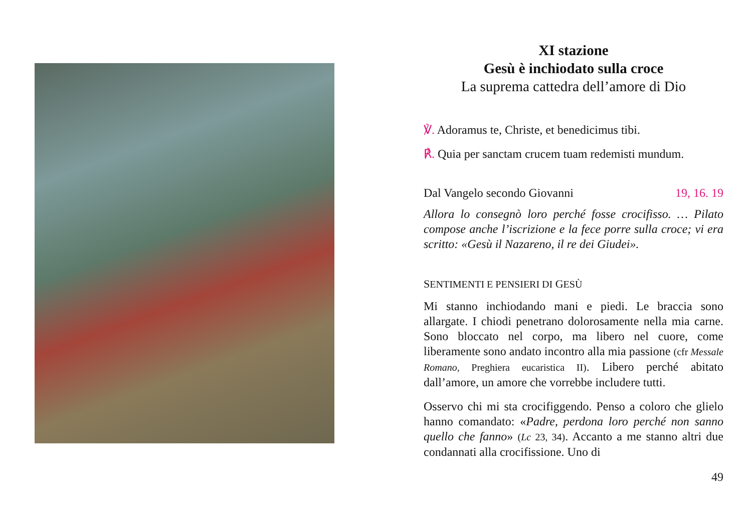XI stazione
Gesù è inchiodato sulla croce
La suprema cattedra dell’amore di Dio
℣. Adoramus te, Christe, et benedicimus tibi.
℟. Quia per sanctam crucem tuam redemisti mundum.
Dal Vangelo secondo Giovanni 19, 16. 19
Allora lo consegnò loro perché fosse crocifisso. … Pilato compose anche l’iscrizione e la fece porre sulla croce; vi era scritto: «Gesù il Nazareno, il re dei Giudei».
SENTIMENTI E PENSIERI DI GESÙ
Mi stanno inchiodando mani e piedi. Le braccia sono allargate. I chiodi penetrano dolorosamente nella mia carne. Sono bloccato nel corpo, ma libero nel cuore, come liberamente sono andato incontro alla mia passione (cfr Messale Romano, Preghiera eucaristica II). Libero perché abitato dall’amore, un amore che vorrebbe includere tutti.
Osservo chi mi sta crocifiggendo. Penso a coloro che glielo hanno comandato: «Padre, perdona loro perché non sanno quello che fanno» (Lc 23, 34). Accanto a me stanno altri due condannati alla crocifissione. Uno di
49